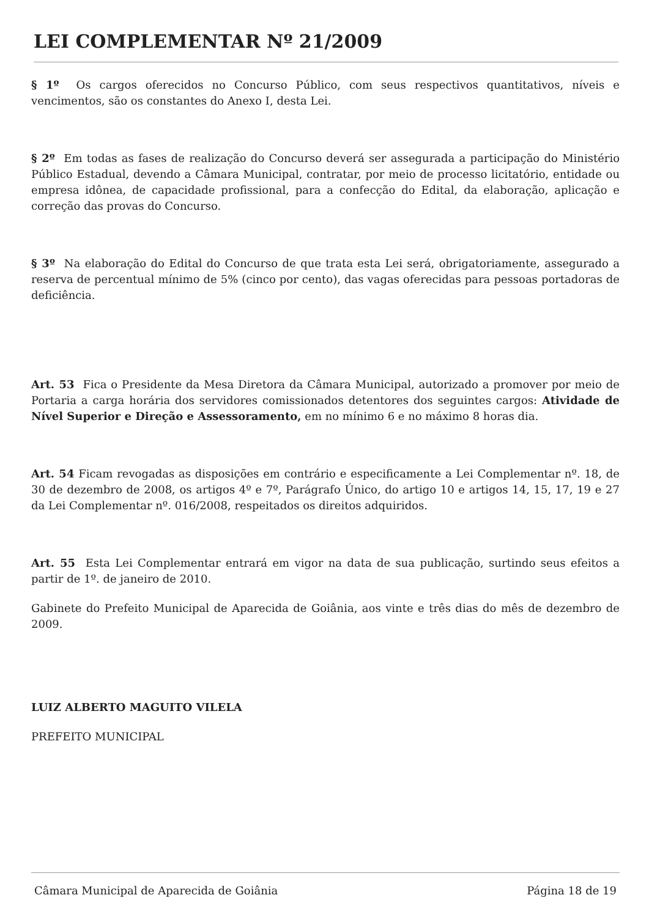LEI COMPLEMENTAR Nº 21/2009
§ 1º Os cargos oferecidos no Concurso Público, com seus respectivos quantitativos, níveis e vencimentos, são os constantes do Anexo I, desta Lei.
§ 2º Em todas as fases de realização do Concurso deverá ser assegurada a participação do Ministério Público Estadual, devendo a Câmara Municipal, contratar, por meio de processo licitatório, entidade ou empresa idônea, de capacidade profissional, para a confecção do Edital, da elaboração, aplicação e correção das provas do Concurso.
§ 3º Na elaboração do Edital do Concurso de que trata esta Lei será, obrigatoriamente, assegurado a reserva de percentual mínimo de 5% (cinco por cento), das vagas oferecidas para pessoas portadoras de deficiência.
Art. 53 Fica o Presidente da Mesa Diretora da Câmara Municipal, autorizado a promover por meio de Portaria a carga horária dos servidores comissionados detentores dos seguintes cargos: Atividade de Nível Superior e Direção e Assessoramento, em no mínimo 6 e no máximo 8 horas dia.
Art. 54 Ficam revogadas as disposições em contrário e especificamente a Lei Complementar nº. 18, de 30 de dezembro de 2008, os artigos 4º e 7º, Parágrafo Único, do artigo 10 e artigos 14, 15, 17, 19 e 27 da Lei Complementar nº. 016/2008, respeitados os direitos adquiridos.
Art. 55 Esta Lei Complementar entrará em vigor na data de sua publicação, surtindo seus efeitos a partir de 1º. de janeiro de 2010.
Gabinete do Prefeito Municipal de Aparecida de Goiânia, aos vinte e três dias do mês de dezembro de 2009.
LUIZ ALBERTO MAGUITO VILELA
PREFEITO MUNICIPAL
Câmara Municipal de Aparecida de Goiânia Página 18 de 19